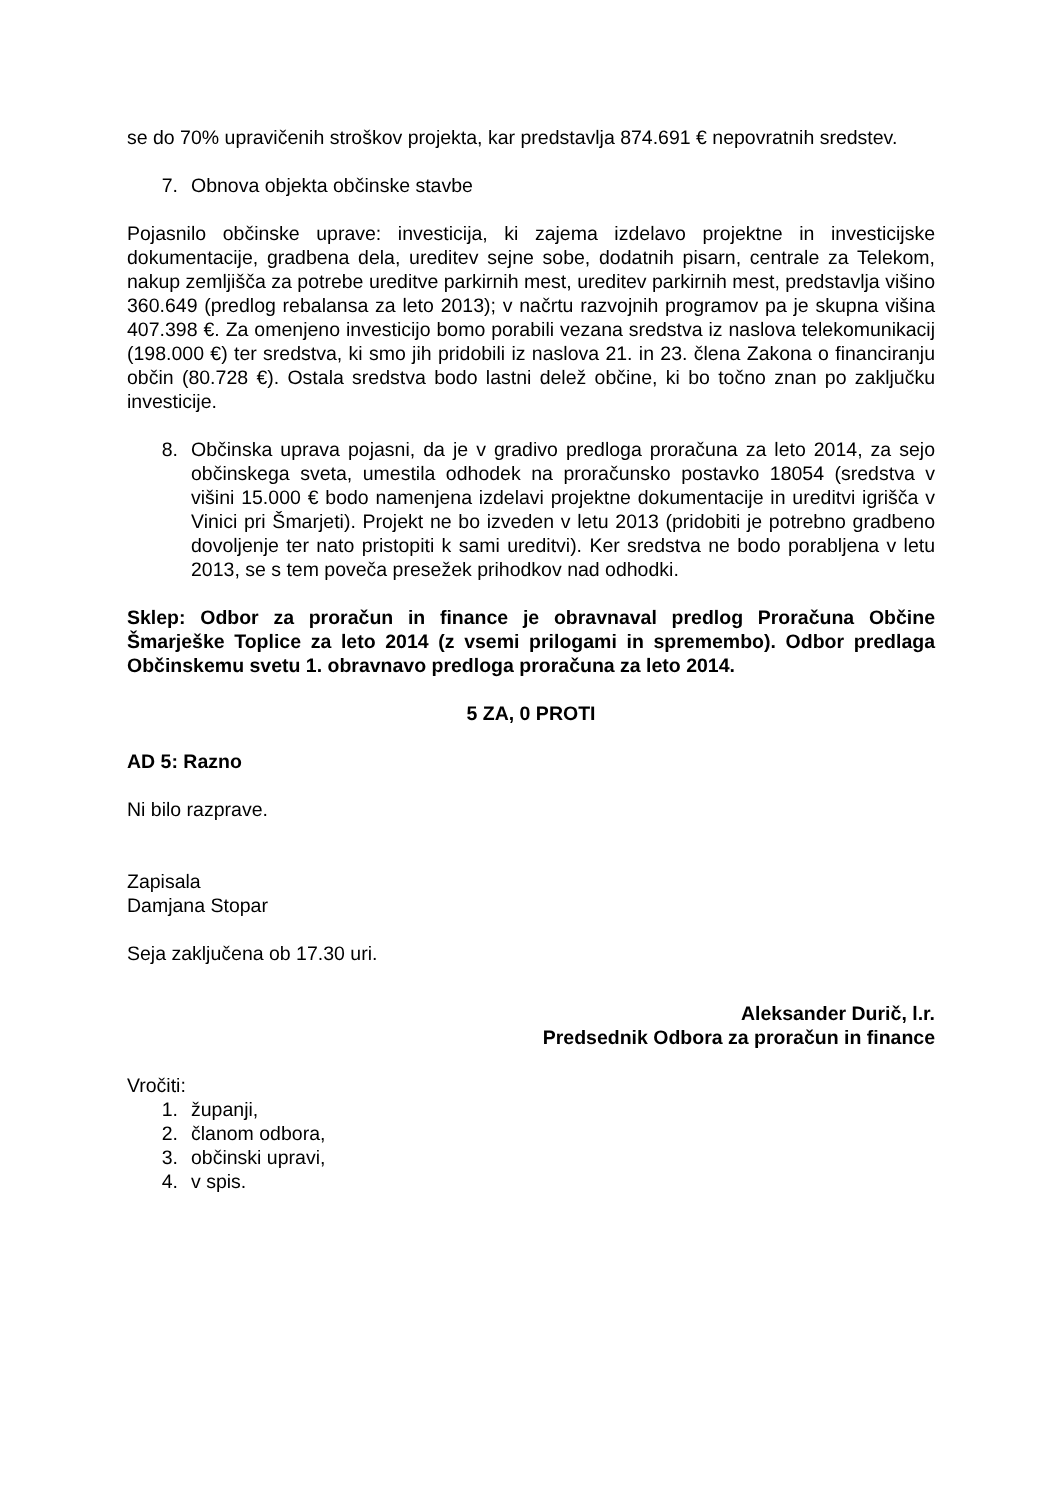se do 70% upravičenih stroškov projekta, kar predstavlja 874.691 € nepovratnih sredstev.
7. Obnova objekta občinske stavbe
Pojasnilo občinske uprave: investicija, ki zajema izdelavo projektne in investicijske dokumentacije, gradbena dela, ureditev sejne sobe, dodatnih pisarn, centrale za Telekom, nakup zemljišča za potrebe ureditve parkirnih mest, ureditev parkirnih mest, predstavlja višino 360.649 (predlog rebalansa za leto 2013); v načrtu razvojnih programov pa je skupna višina 407.398 €. Za omenjeno investicijo bomo porabili vezana sredstva iz naslova telekomunikacij (198.000 €) ter sredstva, ki smo jih pridobili iz naslova 21. in 23. člena Zakona o financiranju občin (80.728 €). Ostala sredstva bodo lastni delež občine, ki bo točno znan po zaključku investicije.
8. Občinska uprava pojasni, da je v gradivo predloga proračuna za leto 2014, za sejo občinskega sveta, umestila odhodek na proračunsko postavko 18054 (sredstva v višini 15.000 € bodo namenjena izdelavi projektne dokumentacije in ureditvi igrišča v Vinici pri Šmarjeti). Projekt ne bo izveden v letu 2013 (pridobiti je potrebno gradbeno dovoljenje ter nato pristopiti k sami ureditvi). Ker sredstva ne bodo porabljena v letu 2013, se s tem poveča presežek prihodkov nad odhodki.
Sklep: Odbor za proračun in finance je obravnaval predlog Proračuna Občine Šmarješke Toplice za leto 2014 (z vsemi prilogami in spremembo). Odbor predlaga Občinskemu svetu 1. obravnavo predloga proračuna za leto 2014.
5 ZA, 0 PROTI
AD 5: Razno
Ni bilo razprave.
Zapisala
Damjana Stopar
Seja zaključena ob 17.30 uri.
Aleksander Durič, l.r.
Predsednik Odbora za proračun in finance
Vročiti:
1. županji,
2. članom odbora,
3. občinski upravi,
4. v spis.